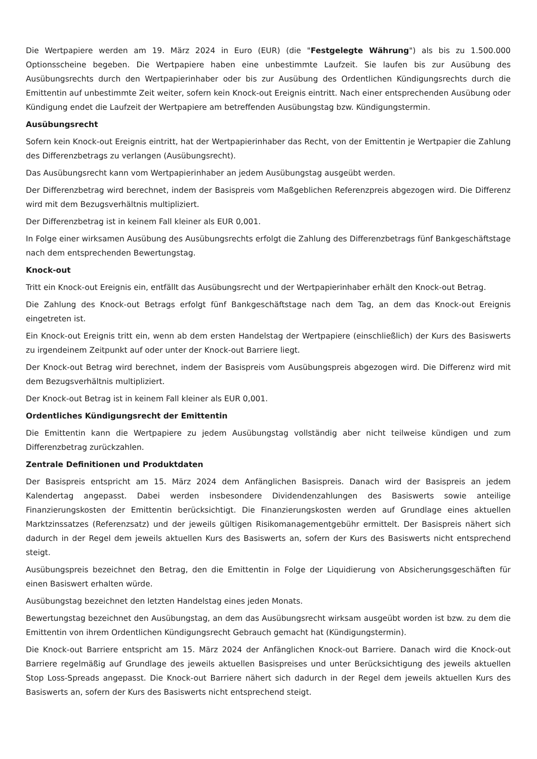Die Wertpapiere werden am 19. März 2024 in Euro (EUR) (die "Festgelegte Währung") als bis zu 1.500.000 Optionsscheine begeben. Die Wertpapiere haben eine unbestimmte Laufzeit. Sie laufen bis zur Ausübung des Ausübungsrechts durch den Wertpapierinhaber oder bis zur Ausübung des Ordentlichen Kündigungsrechts durch die Emittentin auf unbestimmte Zeit weiter, sofern kein Knock-out Ereignis eintritt. Nach einer entsprechenden Ausübung oder Kündigung endet die Laufzeit der Wertpapiere am betreffenden Ausübungstag bzw. Kündigungstermin.
Ausübungsrecht
Sofern kein Knock-out Ereignis eintritt, hat der Wertpapierinhaber das Recht, von der Emittentin je Wertpapier die Zahlung des Differenzbetrags zu verlangen (Ausübungsrecht).
Das Ausübungsrecht kann vom Wertpapierinhaber an jedem Ausübungstag ausgeübt werden.
Der Differenzbetrag wird berechnet, indem der Basispreis vom Maßgeblichen Referenzpreis abgezogen wird. Die Differenz wird mit dem Bezugsverhältnis multipliziert.
Der Differenzbetrag ist in keinem Fall kleiner als EUR 0,001.
In Folge einer wirksamen Ausübung des Ausübungsrechts erfolgt die Zahlung des Differenzbetrags fünf Bankgeschäftstage nach dem entsprechenden Bewertungstag.
Knock-out
Tritt ein Knock-out Ereignis ein, entfällt das Ausübungsrecht und der Wertpapierinhaber erhält den Knock-out Betrag.
Die Zahlung des Knock-out Betrags erfolgt fünf Bankgeschäftstage nach dem Tag, an dem das Knock-out Ereignis eingetreten ist.
Ein Knock-out Ereignis tritt ein, wenn ab dem ersten Handelstag der Wertpapiere (einschließlich) der Kurs des Basiswerts zu irgendeinem Zeitpunkt auf oder unter der Knock-out Barriere liegt.
Der Knock-out Betrag wird berechnet, indem der Basispreis vom Ausübungspreis abgezogen wird. Die Differenz wird mit dem Bezugsverhältnis multipliziert.
Der Knock-out Betrag ist in keinem Fall kleiner als EUR 0,001.
Ordentliches Kündigungsrecht der Emittentin
Die Emittentin kann die Wertpapiere zu jedem Ausübungstag vollständig aber nicht teilweise kündigen und zum Differenzbetrag zurückzahlen.
Zentrale Definitionen und Produktdaten
Der Basispreis entspricht am 15. März 2024 dem Anfänglichen Basispreis. Danach wird der Basispreis an jedem Kalendertag angepasst. Dabei werden insbesondere Dividendenzahlungen des Basiswerts sowie anteilige Finanzierungskosten der Emittentin berücksichtigt. Die Finanzierungskosten werden auf Grundlage eines aktuellen Marktzinssatzes (Referenzsatz) und der jeweils gültigen Risikomanagementgebühr ermittelt. Der Basispreis nähert sich dadurch in der Regel dem jeweils aktuellen Kurs des Basiswerts an, sofern der Kurs des Basiswerts nicht entsprechend steigt.
Ausübungspreis bezeichnet den Betrag, den die Emittentin in Folge der Liquidierung von Absicherungsgeschäften für einen Basiswert erhalten würde.
Ausübungstag bezeichnet den letzten Handelstag eines jeden Monats.
Bewertungstag bezeichnet den Ausübungstag, an dem das Ausübungsrecht wirksam ausgeübt worden ist bzw. zu dem die Emittentin von ihrem Ordentlichen Kündigungsrecht Gebrauch gemacht hat (Kündigungstermin).
Die Knock-out Barriere entspricht am 15. März 2024 der Anfänglichen Knock-out Barriere. Danach wird die Knock-out Barriere regelmäßig auf Grundlage des jeweils aktuellen Basispreises und unter Berücksichtigung des jeweils aktuellen Stop Loss-Spreads angepasst. Die Knock-out Barriere nähert sich dadurch in der Regel dem jeweils aktuellen Kurs des Basiswerts an, sofern der Kurs des Basiswerts nicht entsprechend steigt.